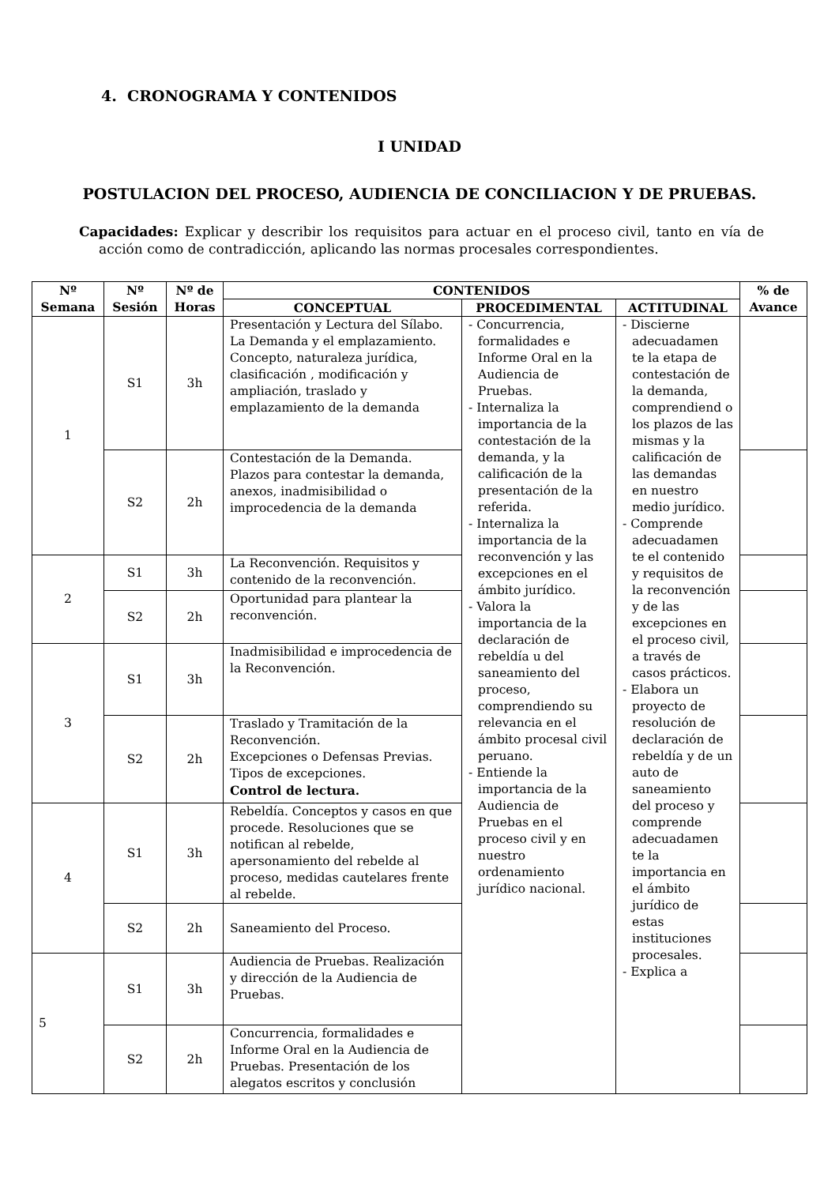4. CRONOGRAMA Y CONTENIDOS
I UNIDAD
POSTULACION DEL PROCESO, AUDIENCIA DE CONCILIACION Y DE PRUEBAS.
Capacidades: Explicar y describir los requisitos para actuar en el proceso civil, tanto en vía de acción como de contradicción, aplicando las normas procesales correspondientes.
| Nº Semana | Nº Sesión | Nº de Horas | CONTENIDOS | | | % de Avance |
| --- | --- | --- | --- | --- | --- | --- |
| | | | CONCEPTUAL | PROCEDIMENTAL | ACTITUDINAL | |
| 1 | S1 | 3h | Presentación y Lectura del Sílabo. La Demanda y el emplazamiento. Concepto, naturaleza jurídica, clasificación , modificación y ampliación, traslado y emplazamiento de la demanda | - Concurrencia, formalidades e Informe Oral en la Audiencia de Pruebas. - Internaliza la importancia de la contestación de la demanda, y la calificación de la presentación de la referida. - Internaliza la importancia de la reconvención y las excepciones en el ámbito jurídico. - Valora la importancia de la declaración de rebeldía u del saneamiento del proceso, comprendiendo su relevancia en el ámbito procesal civil peruano. - Entiende la importancia de la Audiencia de Pruebas en el proceso civil y en nuestro ordenamiento jurídico nacional. | - Discierne adecuadamen te la etapa de contestación de la demanda, comprendiend o los plazos de las mismas y la calificación de las demandas en nuestro medio jurídico. - Comprende adecuadamen te el contenido y requisitos de la reconvención y de las excepciones en el proceso civil, a través de casos prácticos. - Elabora un proyecto de resolución de declaración de rebeldía y de un auto de saneamiento del proceso y comprende adecuadamen te la importancia en el ámbito jurídico de estas instituciones procesales. - Explica a | |
| | S2 | 2h | Contestación de la Demanda. Plazos para contestar la demanda, anexos, inadmisibilidad o improcedencia de la demanda | | | |
| 2 | S1 | 3h | La Reconvención. Requisitos y contenido de la reconvención. | | | |
| | S2 | 2h | Oportunidad para plantear la reconvención. | | | |
| 3 | S1 | 3h | Inadmisibilidad e improcedencia de la Reconvención. | | | |
| | S2 | 2h | Traslado y Tramitación de la Reconvención. Excepciones o Defensas Previas. Tipos de excepciones. Control de lectura. | | | |
| 4 | S1 | 3h | Rebeldía. Conceptos y casos en que procede. Resoluciones que se notifican al rebelde, apersonamiento del rebelde al proceso, medidas cautelares frente al rebelde. | | | |
| | S2 | 2h | Saneamiento del Proceso. | | | |
| 5 | S1 | 3h | Audiencia de Pruebas. Realización y dirección de la Audiencia de Pruebas. | | | |
| | S2 | 2h | Concurrencia, formalidades e Informe Oral en la Audiencia de Pruebas. Presentación de los alegatos escritos y conclusión | | | |